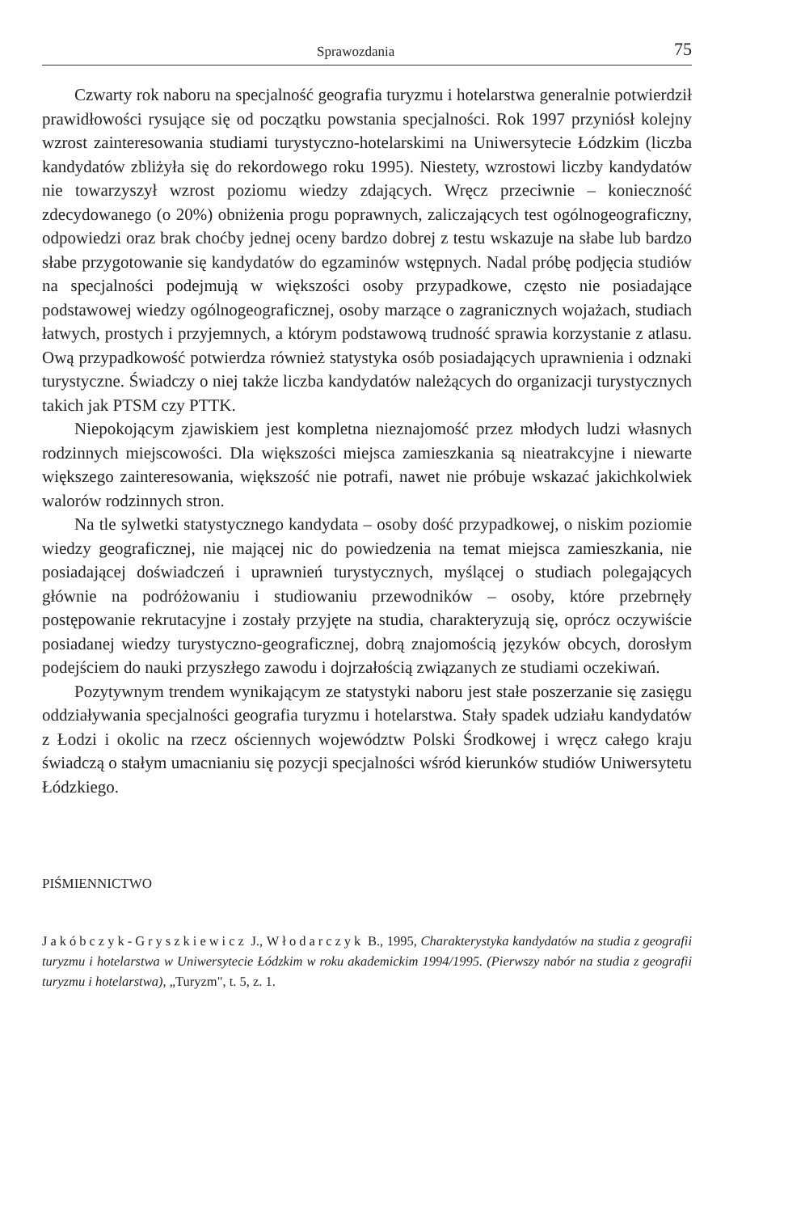Sprawozdania 75
Czwarty rok naboru na specjalność geografia turyzmu i hotelarstwa generalnie potwierdził prawidłowości rysujące się od początku powstania specjalności. Rok 1997 przyniósł kolejny wzrost zainteresowania studiami turystyczno-hotelarskimi na Uniwersytecie Łódzkim (liczba kandydatów zbliżyła się do rekordowego roku 1995). Niestety, wzrostowi liczby kandydatów nie towarzyszył wzrost poziomu wiedzy zdających. Wręcz przeciwnie – konieczność zdecydowanego (o 20%) obniżenia progu poprawnych, zaliczających test ogólnogeograficzny, odpowiedzi oraz brak choćby jednej oceny bardzo dobrej z testu wskazuje na słabe lub bardzo słabe przygotowanie się kandydatów do egzaminów wstępnych. Nadal próbę podjęcia studiów na specjalności podejmują w większości osoby przypadkowe, często nie posiadające podstawowej wiedzy ogólnogeograficznej, osoby marzące o zagranicznych wojażach, studiach łatwych, prostych i przyjemnych, a którym podstawową trudność sprawia korzystanie z atlasu. Ową przypadkowość potwierdza również statystyka osób posiadających uprawnienia i odznaki turystyczne. Świadczy o niej także liczba kandydatów należących do organizacji turystycznych takich jak PTSM czy PTTK.
Niepokojącym zjawiskiem jest kompletna nieznajomość przez młodych ludzi własnych rodzinnych miejscowości. Dla większości miejsca zamieszkania są nieatrakcyjne i niewarte większego zainteresowania, większość nie potrafi, nawet nie próbuje wskazać jakichkolwiek walorów rodzinnych stron.
Na tle sylwetki statystycznego kandydata – osoby dość przypadkowej, o niskim poziomie wiedzy geograficznej, nie mającej nic do powiedzenia na temat miejsca zamieszkania, nie posiadającej doświadczeń i uprawnień turystycznych, myślącej o studiach polegających głównie na podróżowaniu i studiowaniu przewodników – osoby, które przebrnęły postępowanie rekrutacyjne i zostały przyjęte na studia, charakteryzują się, oprócz oczywiście posiadanej wiedzy turystyczno-geograficznej, dobrą znajomością języków obcych, dorosłym podejściem do nauki przyszłego zawodu i dojrzałością związanych ze studiami oczekiwań.
Pozytywnym trendem wynikającym ze statystyki naboru jest stałe poszerzanie się zasięgu oddziaływania specjalności geografia turyzmu i hotelarstwa. Stały spadek udziału kandydatów z Łodzi i okolic na rzecz ościennych województw Polski Środkowej i wręcz całego kraju świadczą o stałym umacnianiu się pozycji specjalności wśród kierunków studiów Uniwersytetu Łódzkiego.
PIŚMIENNICTWO
Jakóbczyk-Gryszkiewicz J., Włodarczyk B., 1995, Charakterystyka kandydatów na studia z geografii turyzmu i hotelarstwa w Uniwersytecie Łódzkim w roku akademickim 1994/1995. (Pierwszy nabór na studia z geografii turyzmu i hotelarstwa), „Turyzm", t. 5, z. 1.